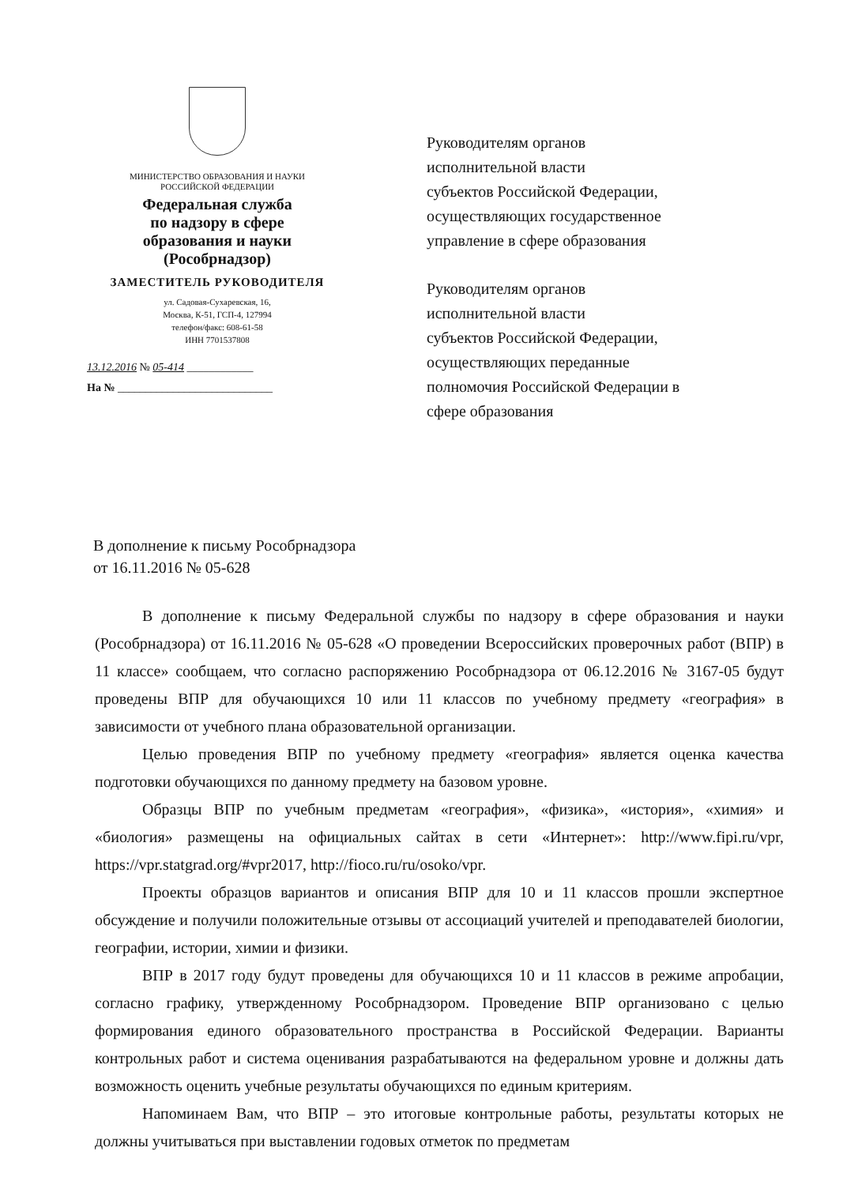МИНИСТЕРСТВО ОБРАЗОВАНИЯ И НАУКИ
РОССИЙСКОЙ ФЕДЕРАЦИИ
Федеральная служба
по надзору в сфере
образования и науки
(Рособрнадзор)
ЗАМЕСТИТЕЛЬ РУКОВОДИТЕЛЯ
ул. Садовая-Сухаревская, 16,
Москва, К-51, ГСП-4, 127994
телефон/факс: 608-61-58
ИНН 7701537808
13.12.2016 № 05-414 ____________
На № ____________________________
Руководителям органов
исполнительной власти
субъектов Российской Федерации,
осуществляющих государственное
управление в сфере образования
Руководителям органов
исполнительной власти
субъектов Российской Федерации,
осуществляющих переданные
полномочия Российской Федерации в
сфере образования
В дополнение к письму Рособрнадзора
от 16.11.2016 № 05-628
В дополнение к письму Федеральной службы по надзору в сфере образования и науки (Рособрнадзора) от 16.11.2016 № 05-628 «О проведении Всероссийских проверочных работ (ВПР) в 11 классе» сообщаем, что согласно распоряжению Рособрнадзора от 06.12.2016 № 3167-05 будут проведены ВПР для обучающихся 10 или 11 классов по учебному предмету «география» в зависимости от учебного плана образовательной организации.
Целью проведения ВПР по учебному предмету «география» является оценка качества подготовки обучающихся по данному предмету на базовом уровне.
Образцы ВПР по учебным предметам «география», «физика», «история», «химия» и «биология» размещены на официальных сайтах в сети «Интернет»: http://www.fipi.ru/vpr, https://vpr.statgrad.org/#vpr2017, http://fioco.ru/ru/osoko/vpr.
Проекты образцов вариантов и описания ВПР для 10 и 11 классов прошли экспертное обсуждение и получили положительные отзывы от ассоциаций учителей и преподавателей биологии, географии, истории, химии и физики.
ВПР в 2017 году будут проведены для обучающихся 10 и 11 классов в режиме апробации, согласно графику, утвержденному Рособрнадзором. Проведение ВПР организовано с целью формирования единого образовательного пространства в Российской Федерации. Варианты контрольных работ и система оценивания разрабатываются на федеральном уровне и должны дать возможность оценить учебные результаты обучающихся по единым критериям.
Напоминаем Вам, что ВПР – это итоговые контрольные работы, результаты которых не должны учитываться при выставлении годовых отметок по предметам